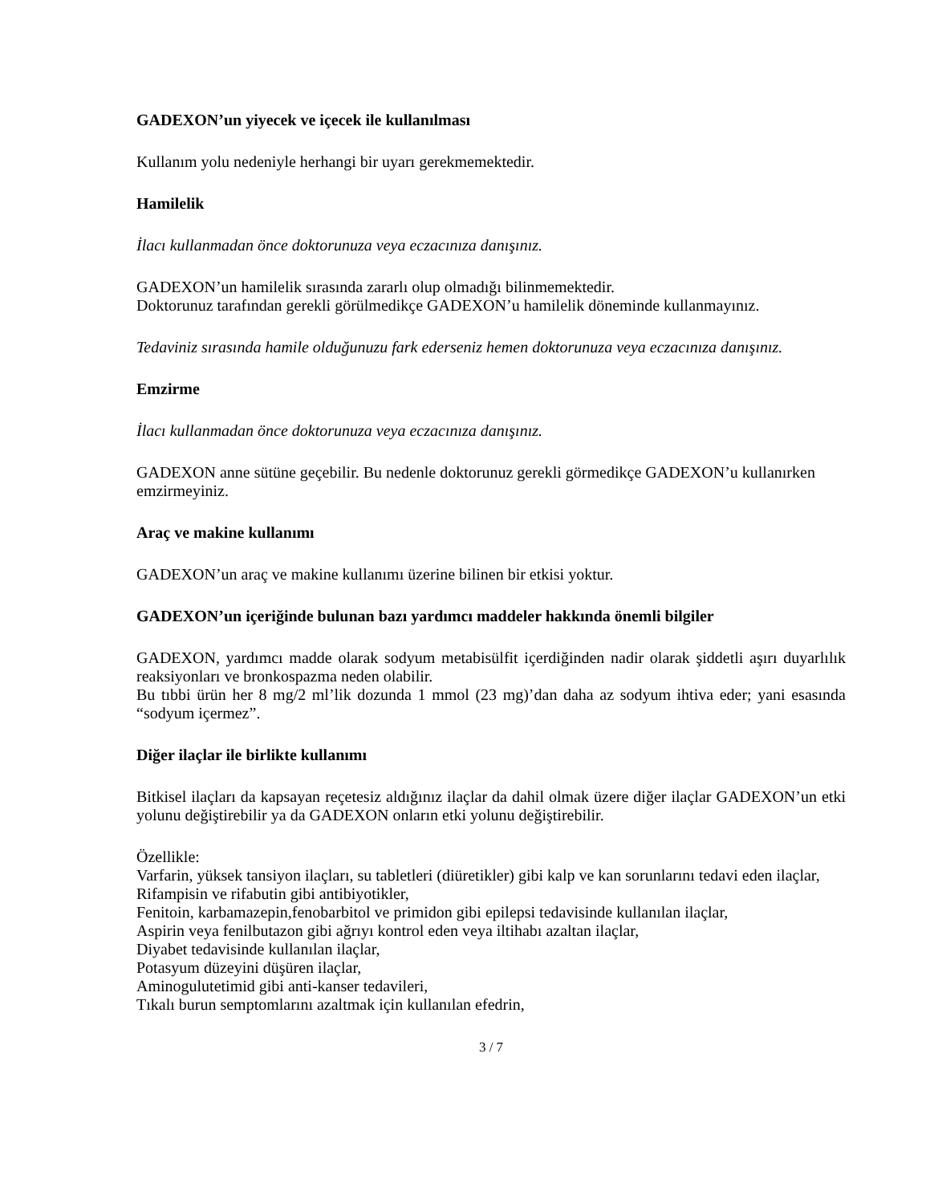GADEXON’un yiyecek ve içecek ile kullanılması
Kullanım yolu nedeniyle herhangi bir uyarı gerekmemektedir.
Hamilelik
İlacı kullanmadan önce doktorunuza veya eczacınıza danışınız.
GADEXON’un hamilelik sırasında zararlı olup olmadığı bilinmemektedir.
Doktorunuz tarafından gerekli görülmedikçe GADEXON’u hamilelik döneminde kullanmayınız.
Tedaviniz sırasında hamile olduğunuzu fark ederseniz hemen doktorunuza veya eczacınıza danışınız.
Emzirme
İlacı kullanmadan önce doktorunuza veya eczacınıza danışınız.
GADEXON anne sütüne geçebilir. Bu nedenle doktorunuz gerekli görmedikçe GADEXON’u kullanırken emzirmeyiniz.
Araç ve makine kullanımı
GADEXON’un araç ve makine kullanımı üzerine bilinen bir etkisi yoktur.
GADEXON’un içeriğinde bulunan bazı yardımcı maddeler hakkında önemli bilgiler
GADEXON, yardımcı madde olarak sodyum metabisülfit içerdiğinden nadir olarak şiddetli aşırı duyarlılık reaksiyonları ve bronkospazma neden olabilir.
Bu tıbbi ürün her 8 mg/2 ml’lik dozunda 1 mmol (23 mg)’dan daha az sodyum ihtiva eder; yani esasında “sodyum içermez”.
Diğer ilaçlar ile birlikte kullanımı
Bitkisel ilaçları da kapsayan reçetesiz aldığınız ilaçlar da dahil olmak üzere diğer ilaçlar GADEXON’un etki yolunu değiştirebilir ya da GADEXON onların etki yolunu değiştirebilir.
Özellikle:
Varfarin, yüksek tansiyon ilaçları, su tabletleri (diüretikler) gibi kalp ve kan sorunlarını tedavi eden ilaçlar,
Rifampisin ve rifabutin gibi antibiyotikler,
Fenitoin, karbamazepin,fenobarbitol ve primidon gibi epilepsi tedavisinde kullanılan ilaçlar,
Aspirin veya fenilbutazon gibi ağrıyı kontrol eden veya iltihabı azaltan ilaçlar,
Diyabet tedavisinde kullanılan ilaçlar,
Potasyum düzeyini düşüren ilaçlar,
Aminogulutetimid gibi anti-kanser tedavileri,
Tıkalı burun semptomlarını azaltmak için kullanılan efedrin,
3 / 7